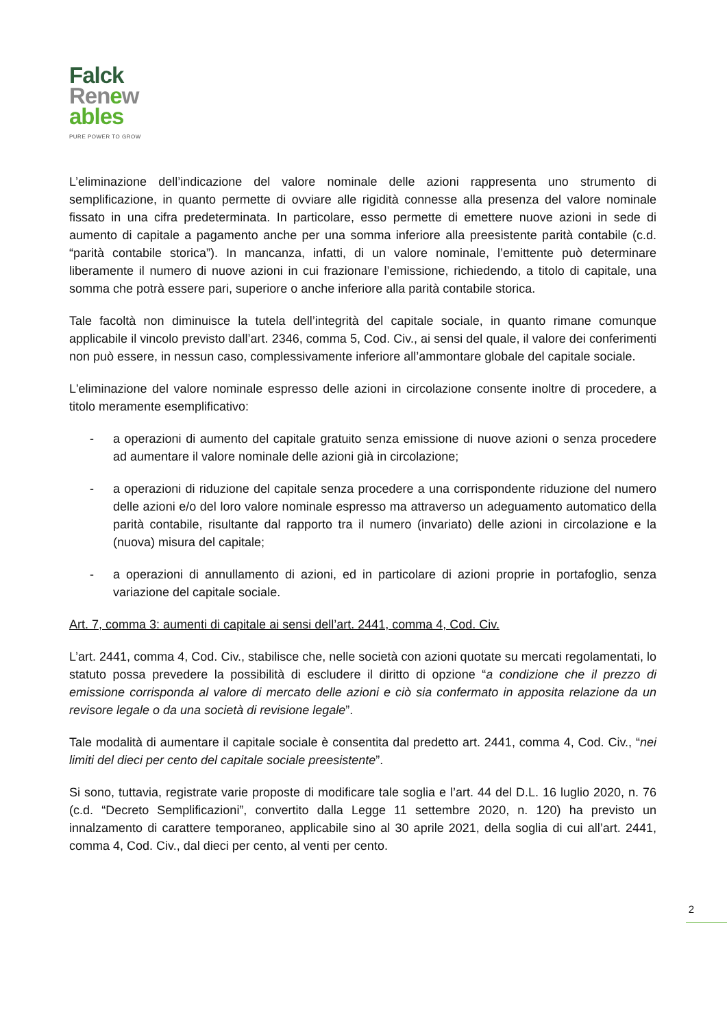Falck
Renew
ables
PURE POWER TO GROW
L’eliminazione dell’indicazione del valore nominale delle azioni rappresenta uno strumento di semplificazione, in quanto permette di ovviare alle rigidità connesse alla presenza del valore nominale fissato in una cifra predeterminata. In particolare, esso permette di emettere nuove azioni in sede di aumento di capitale a pagamento anche per una somma inferiore alla preesistente parità contabile (c.d. “parità contabile storica”). In mancanza, infatti, di un valore nominale, l’emittente può determinare liberamente il numero di nuove azioni in cui frazionare l’emissione, richiedendo, a titolo di capitale, una somma che potrà essere pari, superiore o anche inferiore alla parità contabile storica.
Tale facoltà non diminuisce la tutela dell’integrità del capitale sociale, in quanto rimane comunque applicabile il vincolo previsto dall’art. 2346, comma 5, Cod. Civ., ai sensi del quale, il valore dei conferimenti non può essere, in nessun caso, complessivamente inferiore all’ammontare globale del capitale sociale.
L'eliminazione del valore nominale espresso delle azioni in circolazione consente inoltre di procedere, a titolo meramente esemplificativo:
- a operazioni di aumento del capitale gratuito senza emissione di nuove azioni o senza procedere ad aumentare il valore nominale delle azioni già in circolazione;
- a operazioni di riduzione del capitale senza procedere a una corrispondente riduzione del numero delle azioni e/o del loro valore nominale espresso ma attraverso un adeguamento automatico della parità contabile, risultante dal rapporto tra il numero (invariato) delle azioni in circolazione e la (nuova) misura del capitale;
- a operazioni di annullamento di azioni, ed in particolare di azioni proprie in portafoglio, senza variazione del capitale sociale.
Art. 7, comma 3: aumenti di capitale ai sensi dell’art. 2441, comma 4, Cod. Civ.
L’art. 2441, comma 4, Cod. Civ., stabilisce che, nelle società con azioni quotate su mercati regolamentati, lo statuto possa prevedere la possibilità di escludere il diritto di opzione “a condizione che il prezzo di emissione corrisponda al valore di mercato delle azioni e ciò sia confermato in apposita relazione da un revisore legale o da una società di revisione legale”.
Tale modalità di aumentare il capitale sociale è consentita dal predetto art. 2441, comma 4, Cod. Civ., “nei limiti del dieci per cento del capitale sociale preesistente”.
Si sono, tuttavia, registrate varie proposte di modificare tale soglia e l’art. 44 del D.L. 16 luglio 2020, n. 76 (c.d. “Decreto Semplificazioni”, convertito dalla Legge 11 settembre 2020, n. 120) ha previsto un innalzamento di carattere temporaneo, applicabile sino al 30 aprile 2021, della soglia di cui all’art. 2441, comma 4, Cod. Civ., dal dieci per cento, al venti per cento.
2